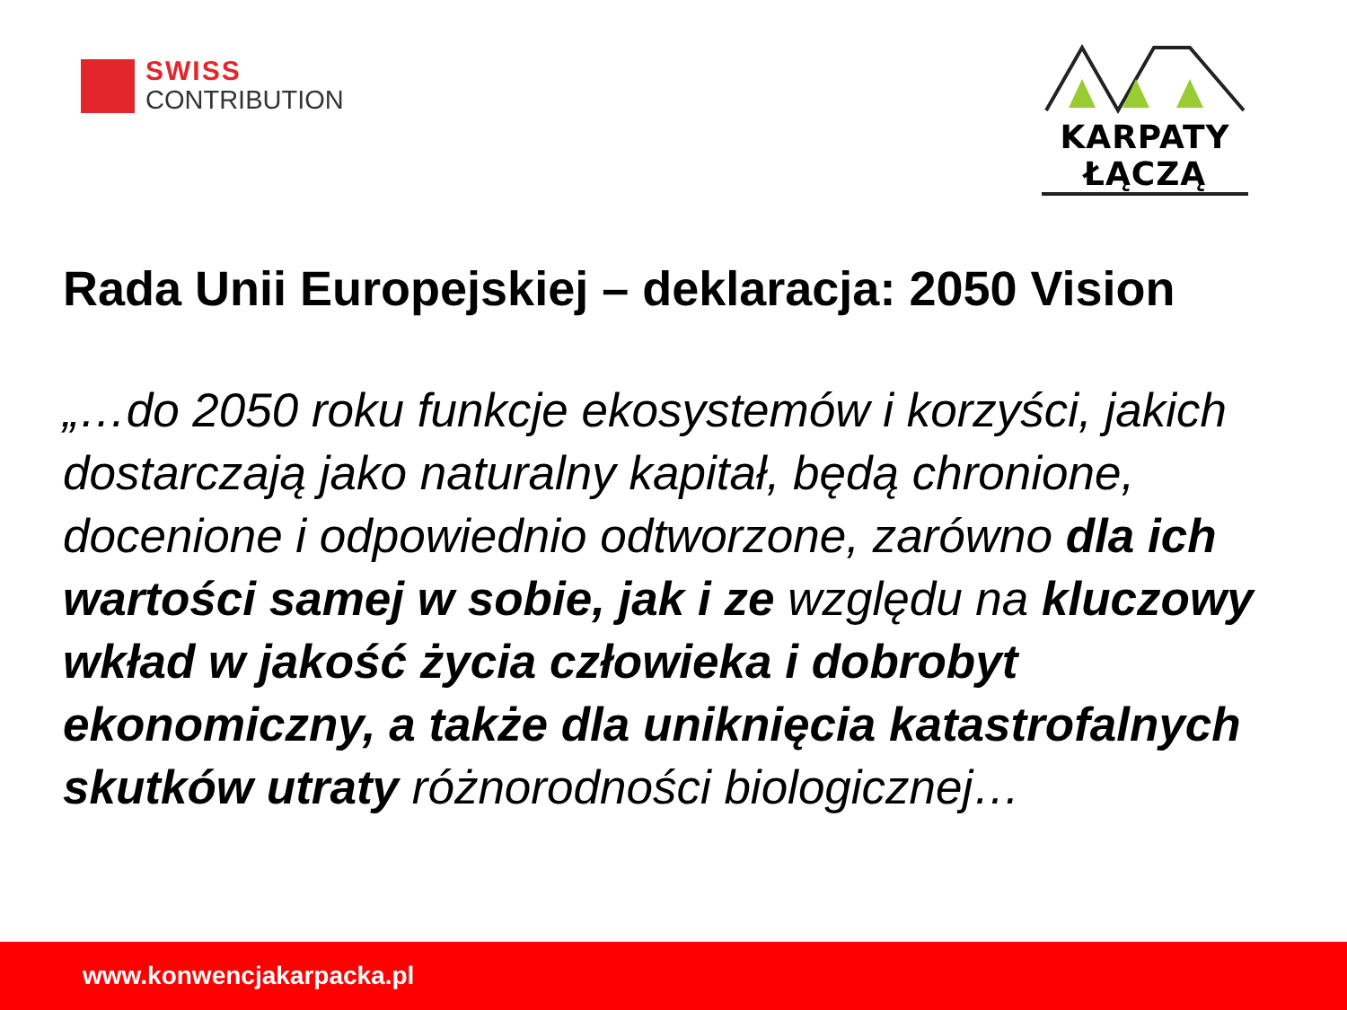SWISS
CONTRIBUTION
KARPATY ŁĄCZĄ
Rada Unii Europejskiej – deklaracja: 2050 Vision
„…do 2050 roku funkcje ekosystemów i korzyści, jakich dostarczają jako naturalny kapitał, będą chronione, docenione i odpowiednio odtworzone, zarówno dla ich wartości samej w sobie, jak i ze względu na kluczowy wkład w jakość życia człowieka i dobrobyt ekonomiczny, a także dla uniknięcia katastrofalnych skutków utraty różnorodności biologicznej…
www.konwencjakarpacka.pl